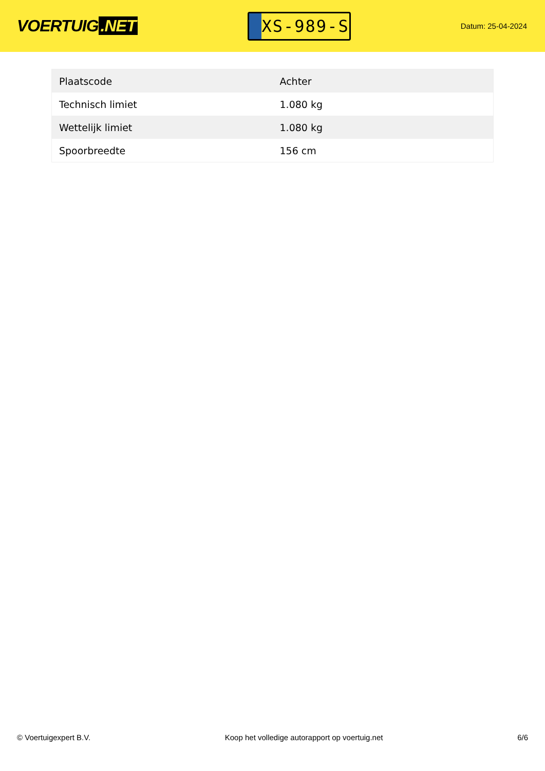VOERTUIG.NET
XS-989-S
Datum: 25-04-2024
| Plaatscode | Achter |
| Technisch limiet | 1.080 kg |
| Wettelijk limiet | 1.080 kg |
| Spoorbreedte | 156 cm |
© Voertuigexpert B.V. Koop het volledige autorapport op voertuig.net 6/6